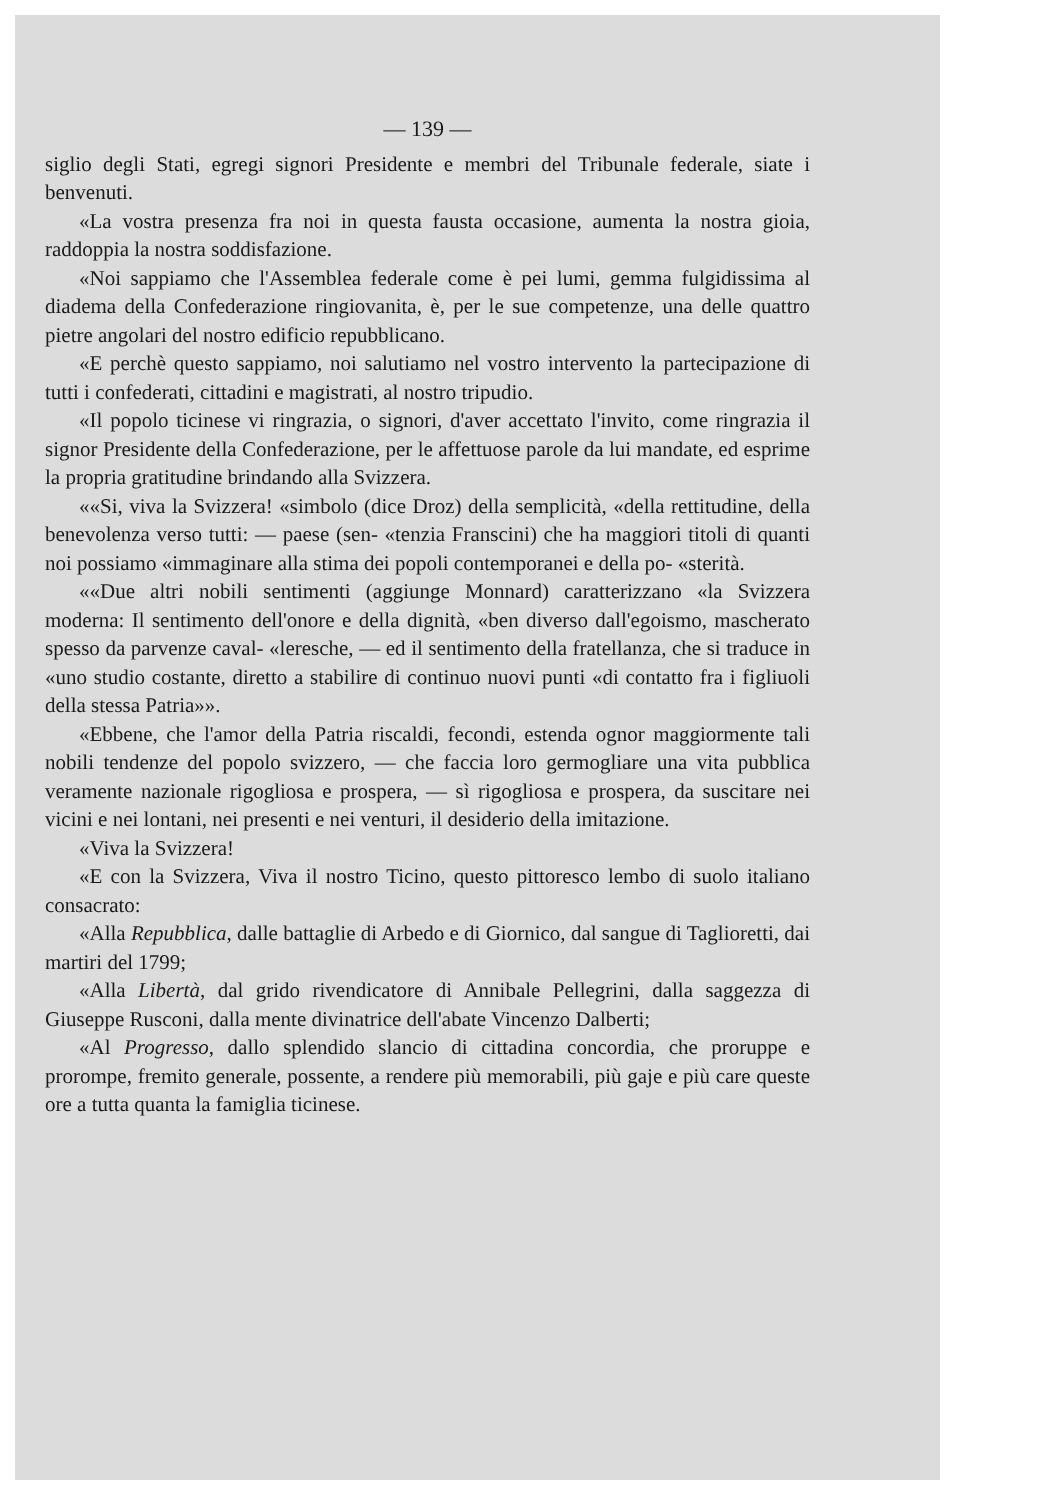— 139 —
siglio degli Stati, egregi signori Presidente e membri del Tribunale federale, siate i benvenuti.
«La vostra presenza fra noi in questa fausta occasione, aumenta la nostra gioia, raddoppia la nostra soddisfazione.
«Noi sappiamo che l'Assemblea federale come è pei lumi, gemma fulgidissima al diadema della Confederazione ringiovanita, è, per le sue competenze, una delle quattro pietre angolari del nostro edificio repubblicano.
«E perchè questo sappiamo, noi salutiamo nel vostro intervento la partecipazione di tutti i confederati, cittadini e magistrati, al nostro tripudio.
«Il popolo ticinese vi ringrazia, o signori, d'aver accettato l'invito, come ringrazia il signor Presidente della Confederazione, per le affettuose parole da lui mandate, ed esprime la propria gratitudine brindando alla Svizzera.
««Si, viva la Svizzera! «simbolo (dice Droz) della semplicità, «della rettitudine, della benevolenza verso tutti: — paese (sen- «tenzia Franscini) che ha maggiori titoli di quanti noi possiamo «immaginare alla stima dei popoli contemporanei e della po- «sterità.
««Due altri nobili sentimenti (aggiunge Monnard) caratterizzano «la Svizzera moderna: Il sentimento dell'onore e della dignità, «ben diverso dall'egoismo, mascherato spesso da parvenze caval- «leresche, — ed il sentimento della fratellanza, che si traduce in «uno studio costante, diretto a stabilire di continuo nuovi punti «di contatto fra i figliuoli della stessa Patria»».
«Ebbene, che l'amor della Patria riscaldi, fecondi, estenda ognor maggiormente tali nobili tendenze del popolo svizzero, — che faccia loro germogliare una vita pubblica veramente nazionale rigogliosa e prospera, — sì rigogliosa e prospera, da suscitare nei vicini e nei lontani, nei presenti e nei venturi, il desiderio della imitazione.
«Viva la Svizzera!
«E con la Svizzera, Viva il nostro Ticino, questo pittoresco lembo di suolo italiano consacrato:
«Alla Repubblica, dalle battaglie di Arbedo e di Giornico, dal sangue di Taglioretti, dai martiri del 1799;
«Alla Libertà, dal grido rivendicatore di Annibale Pellegrini, dalla saggezza di Giuseppe Rusconi, dalla mente divinatrice dell'abate Vincenzo Dalberti;
«Al Progresso, dallo splendido slancio di cittadina concordia, che proruppe e prorompe, fremito generale, possente, a rendere più memorabili, più gaje e più care queste ore a tutta quanta la famiglia ticinese.